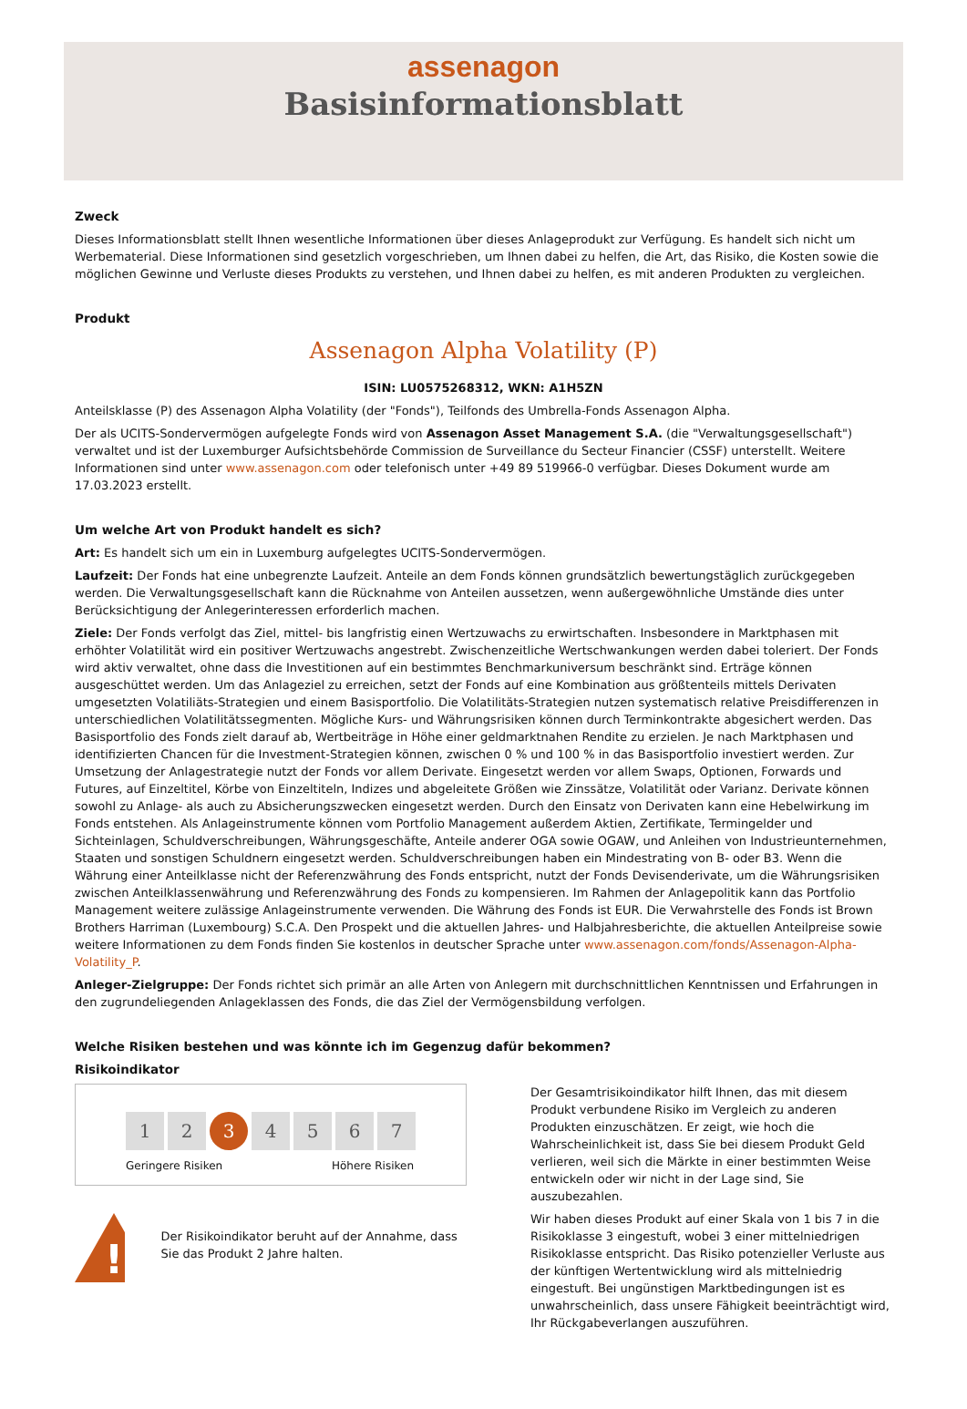assenagon
Basisinformationsblatt
Zweck
Dieses Informationsblatt stellt Ihnen wesentliche Informationen über dieses Anlageprodukt zur Verfügung. Es handelt sich nicht um Werbematerial. Diese Informationen sind gesetzlich vorgeschrieben, um Ihnen dabei zu helfen, die Art, das Risiko, die Kosten sowie die möglichen Gewinne und Verluste dieses Produkts zu verstehen, und Ihnen dabei zu helfen, es mit anderen Produkten zu vergleichen.
Produkt
Assenagon Alpha Volatility (P)
ISIN: LU0575268312, WKN: A1H5ZN
Anteilsklasse (P) des Assenagon Alpha Volatility (der "Fonds"), Teilfonds des Umbrella-Fonds Assenagon Alpha.
Der als UCITS-Sondervermögen aufgelegte Fonds wird von Assenagon Asset Management S.A. (die "Verwaltungsgesellschaft") verwaltet und ist der Luxemburger Aufsichtsbehörde Commission de Surveillance du Secteur Financier (CSSF) unterstellt. Weitere Informationen sind unter www.assenagon.com oder telefonisch unter +49 89 519966-0 verfügbar. Dieses Dokument wurde am 17.03.2023 erstellt.
Um welche Art von Produkt handelt es sich?
Art: Es handelt sich um ein in Luxemburg aufgelegtes UCITS-Sondervermögen.
Laufzeit: Der Fonds hat eine unbegrenzte Laufzeit. Anteile an dem Fonds können grundsätzlich bewertungstäglich zurückgegeben werden. Die Verwaltungsgesellschaft kann die Rücknahme von Anteilen aussetzen, wenn außergewöhnliche Umstände dies unter Berücksichtigung der Anlegerinteressen erforderlich machen.
Ziele: Der Fonds verfolgt das Ziel, mittel- bis langfristig einen Wertzuwachs zu erwirtschaften. Insbesondere in Marktphasen mit erhöhter Volatilität wird ein positiver Wertzuwachs angestrebt. Zwischenzeitliche Wertschwankungen werden dabei toleriert. Der Fonds wird aktiv verwaltet, ohne dass die Investitionen auf ein bestimmtes Benchmarkuniversum beschränkt sind. Erträge können ausgeschüttet werden. Um das Anlageziel zu erreichen, setzt der Fonds auf eine Kombination aus größtenteils mittels Derivaten umgesetzten Volatiliäts-Strategien und einem Basisportfolio. Die Volatilitäts-Strategien nutzen systematisch relative Preisdifferenzen in unterschiedlichen Volatilitätssegmenten. Mögliche Kurs- und Währungsrisiken können durch Terminkontrakte abgesichert werden. Das Basisportfolio des Fonds zielt darauf ab, Wertbeiträge in Höhe einer geldmarktnahen Rendite zu erzielen. Je nach Marktphasen und identifizierten Chancen für die Investment-Strategien können, zwischen 0 % und 100 % in das Basisportfolio investiert werden. Zur Umsetzung der Anlagestrategie nutzt der Fonds vor allem Derivate. Eingesetzt werden vor allem Swaps, Optionen, Forwards und Futures, auf Einzeltitel, Körbe von Einzeltiteln, Indizes und abgeleitete Größen wie Zinssätze, Volatilität oder Varianz. Derivate können sowohl zu Anlage- als auch zu Absicherungszwecken eingesetzt werden. Durch den Einsatz von Derivaten kann eine Hebelwirkung im Fonds entstehen. Als Anlageinstrumente können vom Portfolio Management außerdem Aktien, Zertifikate, Termingelder und Sichteinlagen, Schuldverschreibungen, Währungsgeschäfte, Anteile anderer OGA sowie OGAW, und Anleihen von Industrieunternehmen, Staaten und sonstigen Schuldnern eingesetzt werden. Schuldverschreibungen haben ein Mindestrating von B- oder B3. Wenn die Währung einer Anteilklasse nicht der Referenzwährung des Fonds entspricht, nutzt der Fonds Devisenderivate, um die Währungsrisiken zwischen Anteilklassenwährung und Referenzwährung des Fonds zu kompensieren. Im Rahmen der Anlagepolitik kann das Portfolio Management weitere zulässige Anlageinstrumente verwenden. Die Währung des Fonds ist EUR. Die Verwahrstelle des Fonds ist Brown Brothers Harriman (Luxembourg) S.C.A. Den Prospekt und die aktuellen Jahres- und Halbjahresberichte, die aktuellen Anteilpreise sowie weitere Informationen zu dem Fonds finden Sie kostenlos in deutscher Sprache unter www.assenagon.com/fonds/Assenagon-Alpha-Volatility_P.
Anleger-Zielgruppe: Der Fonds richtet sich primär an alle Arten von Anlegern mit durchschnittlichen Kenntnissen und Erfahrungen in den zugrundeliegenden Anlageklassen des Fonds, die das Ziel der Vermögensbildung verfolgen.
Welche Risiken bestehen und was könnte ich im Gegenzug dafür bekommen?
Risikoindikator
1 2 3 4 5 6 7
Geringere Risiken Höhere Risiken
!
Der Risikoindikator beruht auf der Annahme, dass Sie das Produkt 2 Jahre halten.
Der Gesamtrisikoindikator hilft Ihnen, das mit diesem Produkt verbundene Risiko im Vergleich zu anderen Produkten einzuschätzen. Er zeigt, wie hoch die Wahrscheinlichkeit ist, dass Sie bei diesem Produkt Geld verlieren, weil sich die Märkte in einer bestimmten Weise entwickeln oder wir nicht in der Lage sind, Sie auszubezahlen.
Wir haben dieses Produkt auf einer Skala von 1 bis 7 in die Risikoklasse 3 eingestuft, wobei 3 einer mittelniedrigen Risikoklasse entspricht. Das Risiko potenzieller Verluste aus der künftigen Wertentwicklung wird als mittelniedrig eingestuft. Bei ungünstigen Marktbedingungen ist es unwahrscheinlich, dass unsere Fähigkeit beeinträchtigt wird, Ihr Rückgabeverlangen auszuführen.